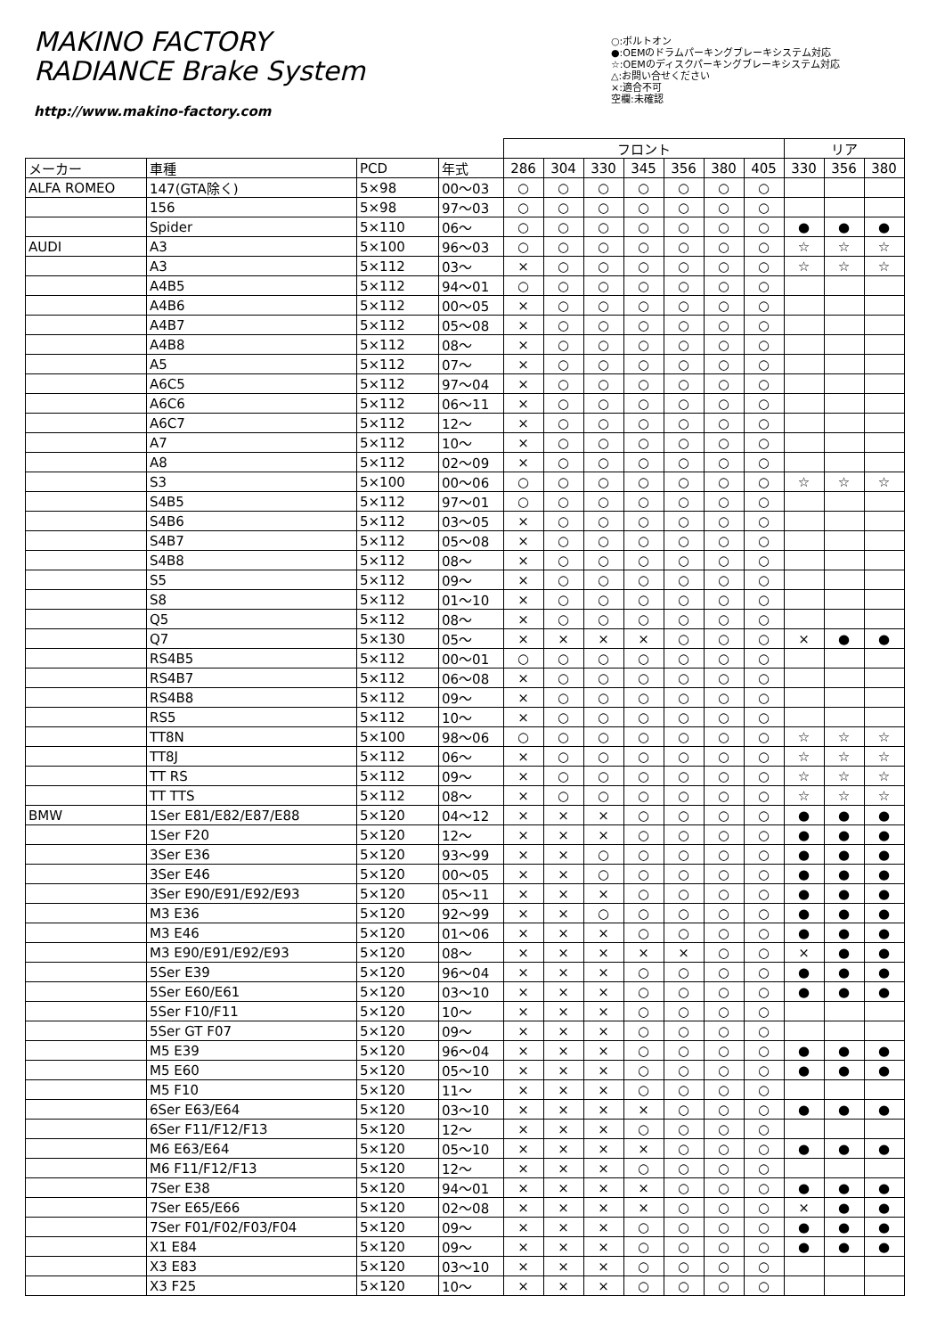MAKINO FACTORY
RADIANCE Brake System
http://www.makino-factory.com
○:ボルトオン
●:OEMのドラムパーキングブレーキシステム対応
☆:OEMのディスクパーキングブレーキシステム対応
△:お問い合せください
×:適合不可
空欄:未確認
| | | | | フロント | | | | | | | リア | | |
| --- | --- | --- | --- | --- | --- | --- | --- | --- | --- | --- | --- | --- | --- |
| メーカー | 車種 | PCD | 年式 | 286 | 304 | 330 | 345 | 356 | 380 | 405 | 330 | 356 | 380 |
| ALFA ROMEO | 147(GTA除く) | 5×98 | 00～03 | ○ | ○ | ○ | ○ | ○ | ○ | ○ | | | |
| | 156 | 5×98 | 97～03 | ○ | ○ | ○ | ○ | ○ | ○ | ○ | | | |
| | Spider | 5×110 | 06～ | ○ | ○ | ○ | ○ | ○ | ○ | ○ | ● | ● | ● |
| AUDI | A3 | 5×100 | 96～03 | ○ | ○ | ○ | ○ | ○ | ○ | ○ | ☆ | ☆ | ☆ |
| | A3 | 5×112 | 03～ | × | ○ | ○ | ○ | ○ | ○ | ○ | ☆ | ☆ | ☆ |
| | A4B5 | 5×112 | 94～01 | ○ | ○ | ○ | ○ | ○ | ○ | ○ | | | |
| | A4B6 | 5×112 | 00～05 | × | ○ | ○ | ○ | ○ | ○ | ○ | | | |
| | A4B7 | 5×112 | 05～08 | × | ○ | ○ | ○ | ○ | ○ | ○ | | | |
| | A4B8 | 5×112 | 08～ | × | ○ | ○ | ○ | ○ | ○ | ○ | | | |
| | A5 | 5×112 | 07～ | × | ○ | ○ | ○ | ○ | ○ | ○ | | | |
| | A6C5 | 5×112 | 97～04 | × | ○ | ○ | ○ | ○ | ○ | ○ | | | |
| | A6C6 | 5×112 | 06～11 | × | ○ | ○ | ○ | ○ | ○ | ○ | | | |
| | A6C7 | 5×112 | 12～ | × | ○ | ○ | ○ | ○ | ○ | ○ | | | |
| | A7 | 5×112 | 10～ | × | ○ | ○ | ○ | ○ | ○ | ○ | | | |
| | A8 | 5×112 | 02～09 | × | ○ | ○ | ○ | ○ | ○ | ○ | | | |
| | S3 | 5×100 | 00～06 | ○ | ○ | ○ | ○ | ○ | ○ | ○ | ☆ | ☆ | ☆ |
| | S4B5 | 5×112 | 97～01 | ○ | ○ | ○ | ○ | ○ | ○ | ○ | | | |
| | S4B6 | 5×112 | 03～05 | × | ○ | ○ | ○ | ○ | ○ | ○ | | | |
| | S4B7 | 5×112 | 05～08 | × | ○ | ○ | ○ | ○ | ○ | ○ | | | |
| | S4B8 | 5×112 | 08～ | × | ○ | ○ | ○ | ○ | ○ | ○ | | | |
| | S5 | 5×112 | 09～ | × | ○ | ○ | ○ | ○ | ○ | ○ | | | |
| | S8 | 5×112 | 01～10 | × | ○ | ○ | ○ | ○ | ○ | ○ | | | |
| | Q5 | 5×112 | 08～ | × | ○ | ○ | ○ | ○ | ○ | ○ | | | |
| | Q7 | 5×130 | 05～ | × | × | × | × | ○ | ○ | ○ | × | ● | ● |
| | RS4B5 | 5×112 | 00～01 | ○ | ○ | ○ | ○ | ○ | ○ | ○ | | | |
| | RS4B7 | 5×112 | 06～08 | × | ○ | ○ | ○ | ○ | ○ | ○ | | | |
| | RS4B8 | 5×112 | 09～ | × | ○ | ○ | ○ | ○ | ○ | ○ | | | |
| | RS5 | 5×112 | 10～ | × | ○ | ○ | ○ | ○ | ○ | ○ | | | |
| | TT8N | 5×100 | 98～06 | ○ | ○ | ○ | ○ | ○ | ○ | ○ | ☆ | ☆ | ☆ |
| | TT8J | 5×112 | 06～ | × | ○ | ○ | ○ | ○ | ○ | ○ | ☆ | ☆ | ☆ |
| | TT RS | 5×112 | 09～ | × | ○ | ○ | ○ | ○ | ○ | ○ | ☆ | ☆ | ☆ |
| | TT TTS | 5×112 | 08～ | × | ○ | ○ | ○ | ○ | ○ | ○ | ☆ | ☆ | ☆ |
| BMW | 1Ser E81/E82/E87/E88 | 5×120 | 04～12 | × | × | × | ○ | ○ | ○ | ○ | ● | ● | ● |
| | 1Ser F20 | 5×120 | 12～ | × | × | × | ○ | ○ | ○ | ○ | ● | ● | ● |
| | 3Ser E36 | 5×120 | 93～99 | × | × | ○ | ○ | ○ | ○ | ○ | ● | ● | ● |
| | 3Ser E46 | 5×120 | 00～05 | × | × | ○ | ○ | ○ | ○ | ○ | ● | ● | ● |
| | 3Ser E90/E91/E92/E93 | 5×120 | 05～11 | × | × | × | ○ | ○ | ○ | ○ | ● | ● | ● |
| | M3 E36 | 5×120 | 92～99 | × | × | ○ | ○ | ○ | ○ | ○ | ● | ● | ● |
| | M3 E46 | 5×120 | 01～06 | × | × | × | ○ | ○ | ○ | ○ | ● | ● | ● |
| | M3 E90/E91/E92/E93 | 5×120 | 08～ | × | × | × | × | × | ○ | ○ | × | ● | ● |
| | 5Ser E39 | 5×120 | 96～04 | × | × | × | ○ | ○ | ○ | ○ | ● | ● | ● |
| | 5Ser E60/E61 | 5×120 | 03～10 | × | × | × | ○ | ○ | ○ | ○ | ● | ● | ● |
| | 5Ser F10/F11 | 5×120 | 10～ | × | × | × | ○ | ○ | ○ | ○ | | | |
| | 5Ser GT F07 | 5×120 | 09～ | × | × | × | ○ | ○ | ○ | ○ | | | |
| | M5 E39 | 5×120 | 96～04 | × | × | × | ○ | ○ | ○ | ○ | ● | ● | ● |
| | M5 E60 | 5×120 | 05～10 | × | × | × | ○ | ○ | ○ | ○ | ● | ● | ● |
| | M5 F10 | 5×120 | 11～ | × | × | × | ○ | ○ | ○ | ○ | | | |
| | 6Ser E63/E64 | 5×120 | 03～10 | × | × | × | × | ○ | ○ | ○ | ● | ● | ● |
| | 6Ser F11/F12/F13 | 5×120 | 12～ | × | × | × | ○ | ○ | ○ | ○ | | | |
| | M6 E63/E64 | 5×120 | 05～10 | × | × | × | × | ○ | ○ | ○ | ● | ● | ● |
| | M6 F11/F12/F13 | 5×120 | 12～ | × | × | × | ○ | ○ | ○ | ○ | | | |
| | 7Ser E38 | 5×120 | 94～01 | × | × | × | × | ○ | ○ | ○ | ● | ● | ● |
| | 7Ser E65/E66 | 5×120 | 02～08 | × | × | × | × | ○ | ○ | ○ | × | ● | ● |
| | 7Ser F01/F02/F03/F04 | 5×120 | 09～ | × | × | × | ○ | ○ | ○ | ○ | ● | ● | ● |
| | X1 E84 | 5×120 | 09～ | × | × | × | ○ | ○ | ○ | ○ | ● | ● | ● |
| | X3 E83 | 5×120 | 03～10 | × | × | × | ○ | ○ | ○ | ○ | | | |
| | X3 F25 | 5×120 | 10～ | × | × | × | ○ | ○ | ○ | ○ | | | |